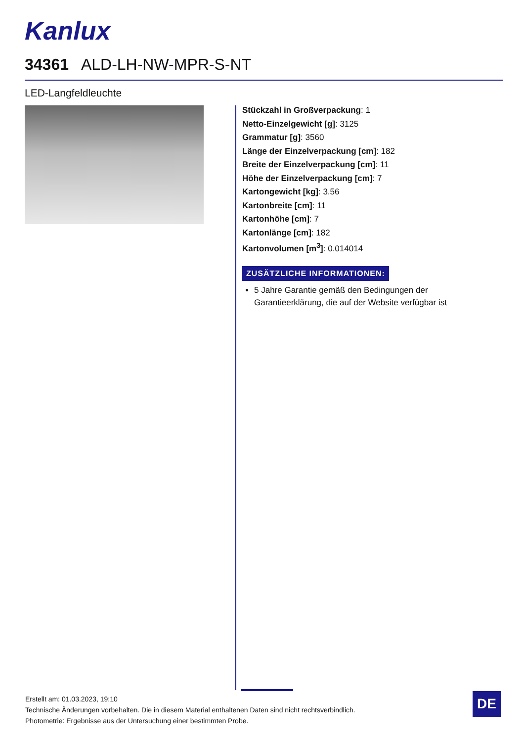Kanlux
34361 ALD-LH-NW-MPR-S-NT
LED-Langfeldleuchte
Stückzahl in Großverpackung: 1
Netto-Einzelgewicht [g]: 3125
Grammatur [g]: 3560
Länge der Einzelverpackung [cm]: 182
Breite der Einzelverpackung [cm]: 11
Höhe der Einzelverpackung [cm]: 7
Kartongewicht [kg]: 3.56
Kartonbreite [cm]: 11
Kartonhöhe [cm]: 7
Kartonlänge [cm]: 182
Kartonvolumen [m<sup>3</sup>]: 0.014014
ZUSÄTZLICHE INFORMATIONEN:
5 Jahre Garantie gemäß den Bedingungen der Garantieerklärung, die auf der Website verfügbar ist
Erstellt am: 01.03.2023, 19:10
Technische Änderungen vorbehalten. Die in diesem Material enthaltenen Daten sind nicht rechtsverbindlich.
Photometrie: Ergebnisse aus der Untersuchung einer bestimmten Probe.
DE